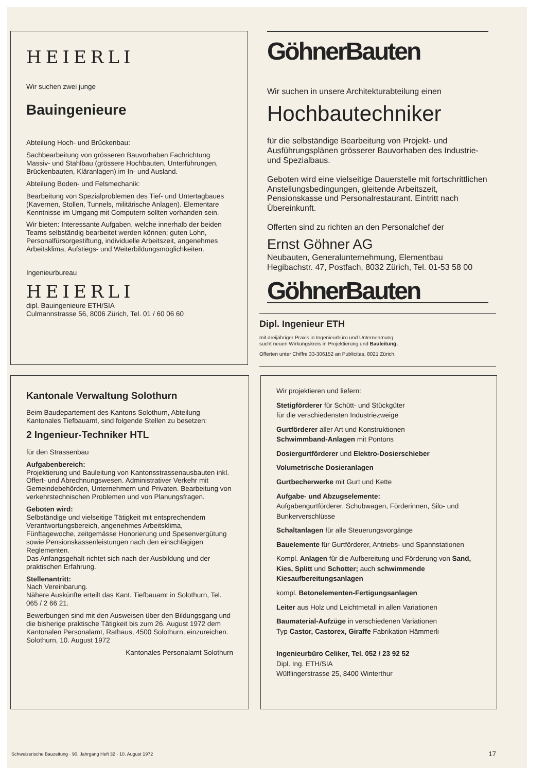HEIERLI
Wir suchen zwei junge
Bauingenieure
Abteilung Hoch- und Brückenbau:
Sachbearbeitung von grösseren Bauvorhaben Fachrichtung Massiv- und Stahlbau (grössere Hochbauten, Unterführungen, Brückenbauten, Kläranlagen) im In- und Ausland.
Abteilung Boden- und Felsmechanik:
Bearbeitung von Spezialproblemen des Tief- und Untertagbaues (Kavernen, Stollen, Tunnels, militärische Anlagen). Elementare Kenntnisse im Umgang mit Computern sollten vorhanden sein.
Wir bieten: Interessante Aufgaben, welche innerhalb der beiden Teams selbständig bearbeitet werden können; guten Lohn, Personalfürsorgestiftung, individuelle Arbeitszeit, angenehmes Arbeitsklima, Aufstiegs- und Weiterbildungsmöglichkeiten.
Ingenieurbureau
HEIERLI
dipl. Bauingenieure ETH/SIA
Culmannstrasse 56, 8006 Zürich, Tel. 01 / 60 06 60
GöhnerBauten
Wir suchen in unsere Architekturabteilung einen
Hochbautechniker
für die selbständige Bearbeitung von Projekt- und Ausführungsplänen grösserer Bauvorhaben des Industrie- und Spezialbaus.
Geboten wird eine vielseitige Dauerstelle mit fortschrittlichen Anstellungsbedingungen, gleitende Arbeitszeit, Pensionskasse und Personalrestaurant. Eintritt nach Übereinkunft.
Offerten sind zu richten an den Personalchef der
Ernst Göhner AG
Neubauten, Generalunternehmung, Elementbau
Hegibachstr. 47, Postfach, 8032 Zürich, Tel. 01-53 58 00
GöhnerBauten
Dipl. Ingenieur ETH
mit dreijähriger Praxis in Ingenieurbüro und Unternehmung
sucht neuen Wirkungskreis in Projektierung und Bauleitung.
Offerten unter Chiffre 33-306152 an Publicitas, 8021 Zürich.
Kantonale Verwaltung Solothurn
Beim Baudepartement des Kantons Solothurn, Abteilung Kantonales Tiefbauamt, sind folgende Stellen zu besetzen:
2 Ingenieur-Techniker HTL
für den Strassenbau
Aufgabenbereich:
Projektierung und Bauleitung von Kantonsstrassenausbauten inkl. Offert- und Abrechnungswesen. Administrativer Verkehr mit Gemeindebehörden, Unternehmern und Privaten. Bearbeitung von verkehrstechnischen Problemen und von Planungsfragen.
Geboten wird:
Selbständige und vielseitige Tätigkeit mit entsprechendem Verantwortungsbereich, angenehmes Arbeitsklima, Fünftagewoche, zeitgemässe Honorierung und Spesenvergütung sowie Pensionskassenleistungen nach den einschlägigen Reglementen.
Das Anfangsgehalt richtet sich nach der Ausbildung und der praktischen Erfahrung.
Stellenantritt:
Nach Vereinbarung.
Nähere Auskünfte erteilt das Kant. Tiefbauamt in Solothurn, Tel. 065 / 2 66 21.
Bewerbungen sind mit den Ausweisen über den Bildungsgang und die bisherige praktische Tätigkeit bis zum 26. August 1972 dem Kantonalen Personalamt, Rathaus, 4500 Solothurn, einzureichen.
Solothurn, 10. August 1972
Kantonales Personalamt Solothurn
Wir projektieren und liefern:
Stetigförderer für Schütt- und Stückgüter
für die verschiedensten Industriezweige
Gurtförderer aller Art und Konstruktionen
Schwimmband-Anlagen mit Pontons
Dosiergurtförderer und Elektro-Dosierschieber
Volumetrische Dosieranlagen
Gurtbecherwerke mit Gurt und Kette
Aufgabe- und Abzugselemente:
Aufgabengurtförderer, Schubwagen, Förderinnen, Silo- und Bunkerverschlüsse
Schaltanlagen für alle Steuerungsvorgänge
Bauelemente für Gurtförderer, Antriebs- und Spannstationen
Kompl. Anlagen für die Aufbereitung und Förderung von Sand, Kies, Splitt und Schotter; auch schwimmende Kiesaufbereitungsanlagen
kompl. Betonelementen-Fertigungsanlagen
Leiter aus Holz und Leichtmetall in allen Variationen
Baumaterial-Aufzüge in verschiedenen Variationen
Typ Castor, Castorex, Giraffe Fabrikation Hämmerli
Ingenieurbüro Celiker, Tel. 052 / 23 92 52
Dipl. Ing. ETH/SIA
Wülflingerstrasse 25, 8400 Winterthur
Schweizerische Bauzeitung · 90. Jahrgang Heft 32 · 10. August 1972
17